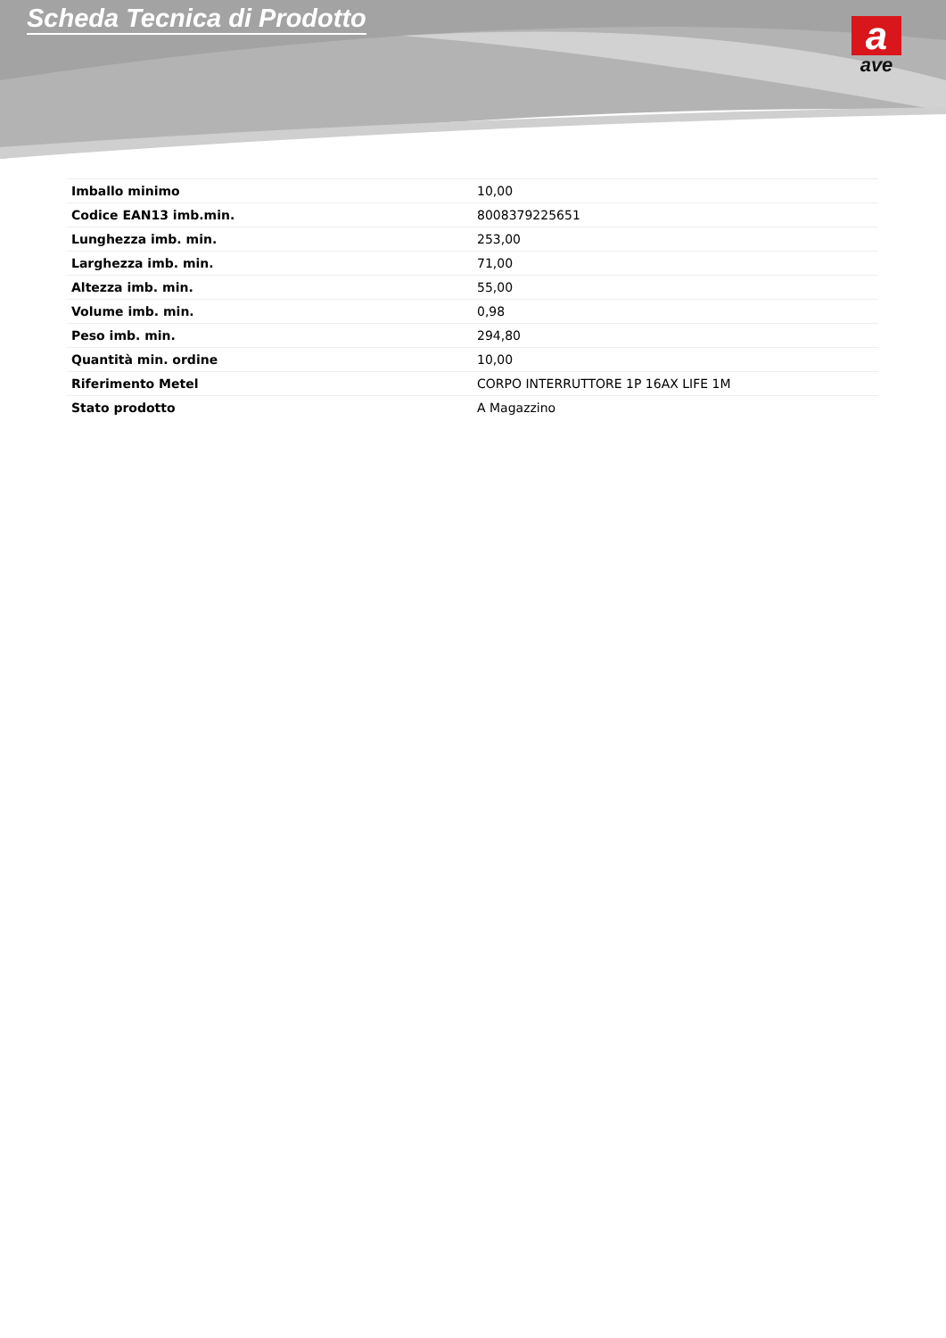Scheda Tecnica di Prodotto
a
ave
| Imballo minimo | 10,00 |
| Codice EAN13 imb.min. | 8008379225651 |
| Lunghezza imb. min. | 253,00 |
| Larghezza imb. min. | 71,00 |
| Altezza imb. min. | 55,00 |
| Volume imb. min. | 0,98 |
| Peso imb. min. | 294,80 |
| Quantità min. ordine | 10,00 |
| Riferimento Metel | CORPO INTERRUTTORE 1P 16AX LIFE 1M |
| Stato prodotto | A Magazzino |